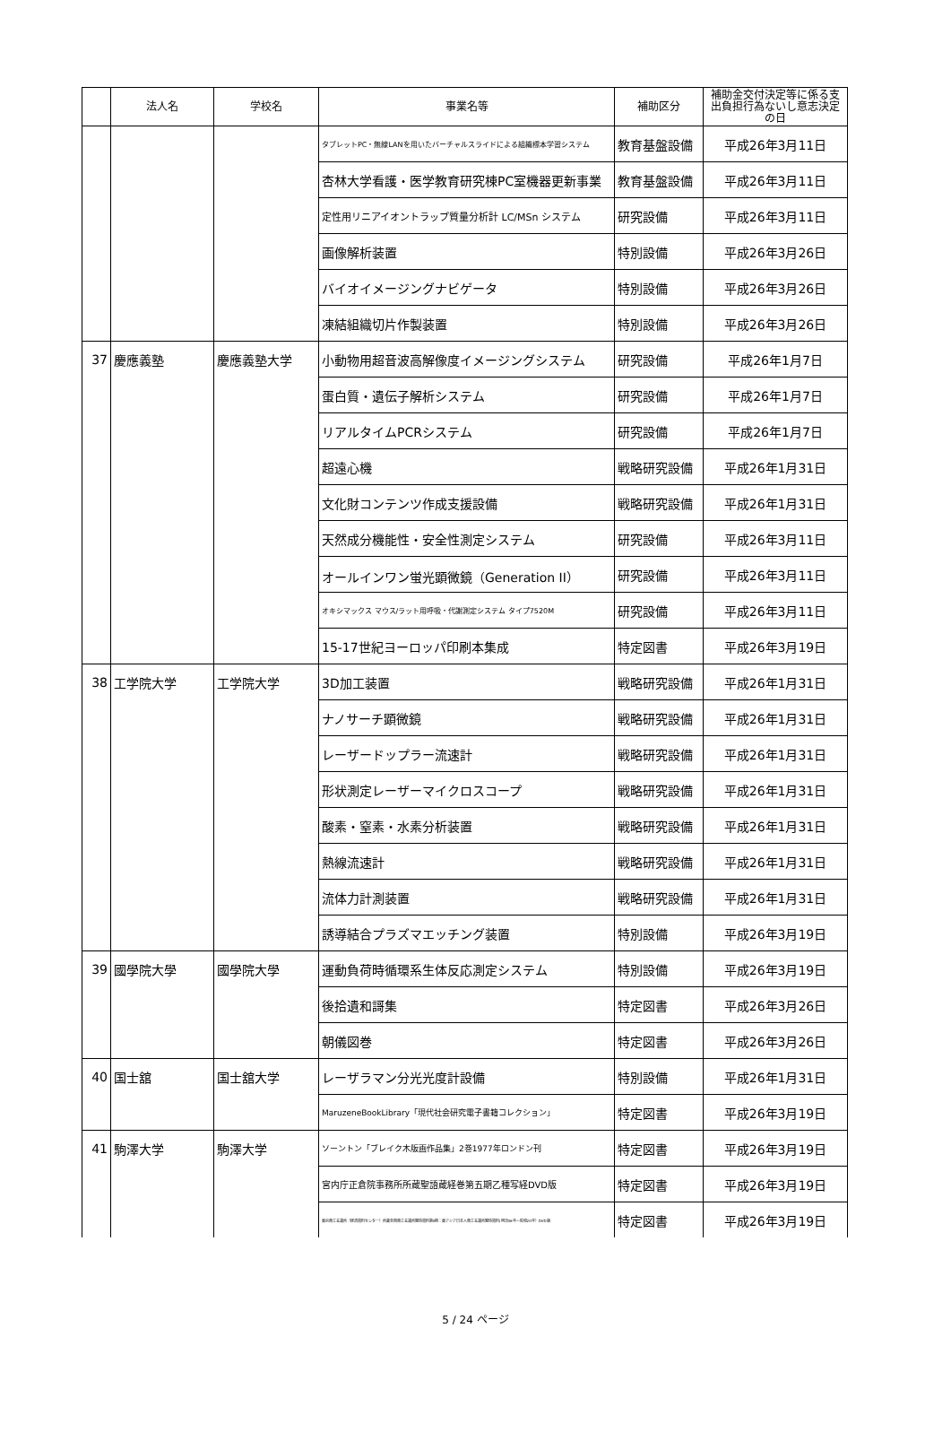| | 法人名 | 学校名 | 事業名等 | 補助区分 | 補助金交付決定等に係る支出負担行為ないし意志決定の日 |
| --- | --- | --- | --- | --- | --- |
| | | | タブレットPC・無線LANを用いたバーチャルスライドによる組織標本学習システム | 教育基盤設備 | 平成26年3月11日 |
| | | | 杏林大学看護・医学教育研究棟PC室機器更新事業 | 教育基盤設備 | 平成26年3月11日 |
| | | | 定性用リニアイオントラップ質量分析計 LC/MSn システム | 研究設備 | 平成26年3月11日 |
| | | | 画像解析装置 | 特別設備 | 平成26年3月26日 |
| | | | バイオイメージングナビゲータ | 特別設備 | 平成26年3月26日 |
| | | | 凍結組織切片作製装置 | 特別設備 | 平成26年3月26日 |
| 37 | 慶應義塾 | 慶應義塾大学 | 小動物用超音波高解像度イメージングシステム | 研究設備 | 平成26年1月7日 |
| | | | 蛋白質・遺伝子解析システム | 研究設備 | 平成26年1月7日 |
| | | | リアルタイムPCRシステム | 研究設備 | 平成26年1月7日 |
| | | | 超遠心機 | 戦略研究設備 | 平成26年1月31日 |
| | | | 文化財コンテンツ作成支援設備 | 戦略研究設備 | 平成26年1月31日 |
| | | | 天然成分機能性・安全性測定システム | 研究設備 | 平成26年3月11日 |
| | | | オールインワン蛍光顕微鏡（Generation II） | 研究設備 | 平成26年3月11日 |
| | | | オキシマックス マウス/ラット用呼吸・代謝測定システム タイプ7520M | 研究設備 | 平成26年3月11日 |
| | | | 15-17世紀ヨーロッパ印刷本集成 | 特定図書 | 平成26年3月19日 |
| 38 | 工学院大学 | 工学院大学 | 3D加工装置 | 戦略研究設備 | 平成26年1月31日 |
| | | | ナノサーチ顕微鏡 | 戦略研究設備 | 平成26年1月31日 |
| | | | レーザードップラー流速計 | 戦略研究設備 | 平成26年1月31日 |
| | | | 形状測定レーザーマイクロスコープ | 戦略研究設備 | 平成26年1月31日 |
| | | | 酸素・窒素・水素分析装置 | 戦略研究設備 | 平成26年1月31日 |
| | | | 熱線流速計 | 戦略研究設備 | 平成26年1月31日 |
| | | | 流体力計測装置 | 戦略研究設備 | 平成26年1月31日 |
| | | | 誘導結合プラズマエッチング装置 | 特別設備 | 平成26年3月19日 |
| 39 | 國學院大學 | 國學院大學 | 運動負荷時循環系生体反応測定システム | 特別設備 | 平成26年3月19日 |
| | | | 後拾遺和謌集 | 特定図書 | 平成26年3月26日 |
| | | | 朝儀図巻 | 特定図書 | 平成26年3月26日 |
| 40 | 国士舘 | 国士舘大学 | レーザラマン分光光度計設備 | 特別設備 | 平成26年1月31日 |
| | | | MaruzeneBookLibrary「現代社会研究電子書籍コレクション」 | 特定図書 | 平成26年3月19日 |
| 41 | 駒澤大学 | 駒澤大学 | ソーントン「ブレイク木版画作品集」2巻1977年ロンドン刊 | 特定図書 | 平成26年3月19日 |
| | | | 宮内庁正倉院事務所所蔵聖語蔵経巻第五期乙種写経DVD版 | 特定図書 | 平成26年3月19日 |
| | | | 東京商工会議所（経済資料センター）所蔵全国商工会議所関係資料第Ⅱ期：東アジア日本人商工会議所関係資料(明治36年～昭和20年）DVD版 | 特定図書 | 平成26年3月19日 |
5 / 24 ページ